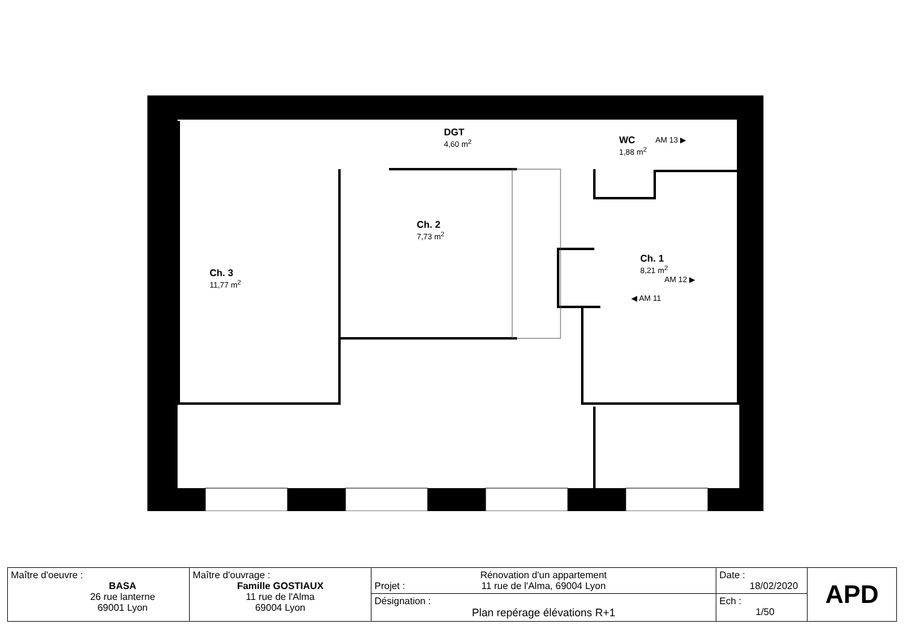DGT
4,60 m<sup>2</sup>
WC
1,88 m<sup>2</sup>
AM 13 ▶
Ch. 2
7,73 m<sup>2</sup>
Ch. 3
11,77 m<sup>2</sup>
Ch. 1
8,21 m<sup>2</sup>
AM 12 ▶
◀ AM 11
| Maître d'oeuvre : BASA 26 rue lanterne 69001 Lyon | Maître d'ouvrage : Famille GOSTIAUX 11 rue de l'Alma 69004 Lyon | Projet : Rénovation d'un appartement 11 rue de l'Alma, 69004 Lyon | Date : 18/02/2020 | APD |
| | | Désignation : Plan repérage élévations R+1 | Ech : 1/50 | |